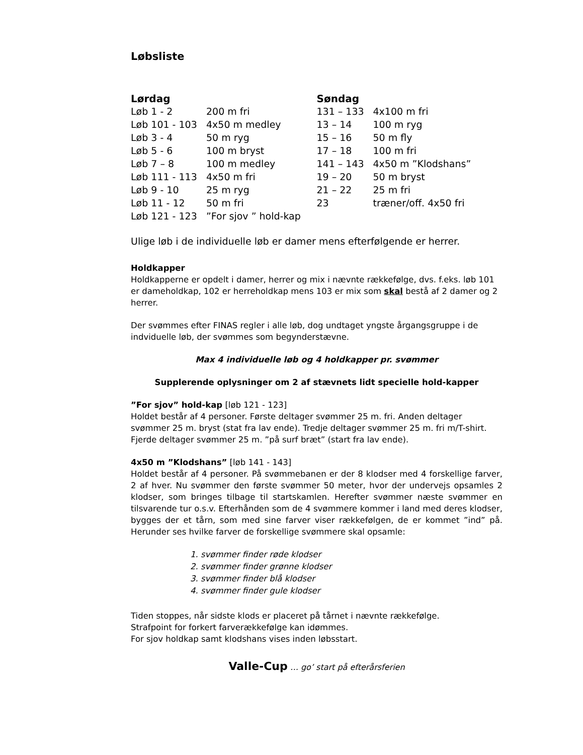Løbsliste
Lørdag
| Løb 1 - 2 | 200 m fri |
| Løb 101 - 103 | 4x50 m medley |
| Løb 3 - 4 | 50 m ryg |
| Løb 5 - 6 | 100 m bryst |
| Løb 7 – 8 | 100 m medley |
| Løb 111 - 113 | 4x50 m fri |
| Løb 9 - 10 | 25 m ryg |
| Løb 11 - 12 | 50 m fri |
| Løb 121 - 123 | ”For sjov ” hold-kap |
Søndag
| 131 – 133 | 4x100 m fri |
| 13 – 14 | 100 m ryg |
| 15 – 16 | 50 m fly |
| 17 – 18 | 100 m fri |
| 141 – 143 | 4x50 m ”Klodshans” |
| 19 – 20 | 50 m bryst |
| 21 – 22 | 25 m fri |
| 23 | træner/off. 4x50 fri |
Ulige løb i de individuelle løb er damer mens efterfølgende er herrer.
Holdkapper
Holdkapperne er opdelt i damer, herrer og mix i nævnte rækkefølge, dvs. f.eks. løb 101 er dameholdkap, 102 er herreholdkap mens 103 er mix som skal bestå af 2 damer og 2 herrer.
Der svømmes efter FINAS regler i alle løb, dog undtaget yngste årgangsgruppe i de indviduelle løb, der svømmes som begynderstævne.
Max 4 individuelle løb og 4 holdkapper pr. svømmer
Supplerende oplysninger om 2 af stævnets lidt specielle hold-kapper
”For sjov” hold-kap [løb 121 - 123]
Holdet består af 4 personer. Første deltager svømmer 25 m. fri. Anden deltager svømmer 25 m. bryst (stat fra lav ende). Tredje deltager svømmer 25 m. fri m/T-shirt. Fjerde deltager svømmer 25 m. ”på surf bræt” (start fra lav ende).
4x50 m ”Klodshans” [løb 141 - 143]
Holdet består af 4 personer. På svømmebanen er der 8 klodser med 4 forskellige farver, 2 af hver. Nu svømmer den første svømmer 50 meter, hvor der undervejs opsamles 2 klodser, som bringes tilbage til startskamlen. Herefter svømmer næste svømmer en tilsvarende tur o.s.v. Efterhånden som de 4 svømmere kommer i land med deres klodser, bygges der et tårn, som med sine farver viser rækkefølgen, de er kommet ”ind” på. Herunder ses hvilke farver de forskellige svømmere skal opsamle:
1. svømmer finder røde klodser
2. svømmer finder grønne klodser
3. svømmer finder blå klodser
4. svømmer finder gule klodser
Tiden stoppes, når sidste klods er placeret på tårnet i nævnte rækkefølge.
Strafpoint for forkert farverækkefølge kan idømmes.
For sjov holdkap samt klodshans vises inden løbsstart.
Valle-Cup … go’ start på efterårsferien